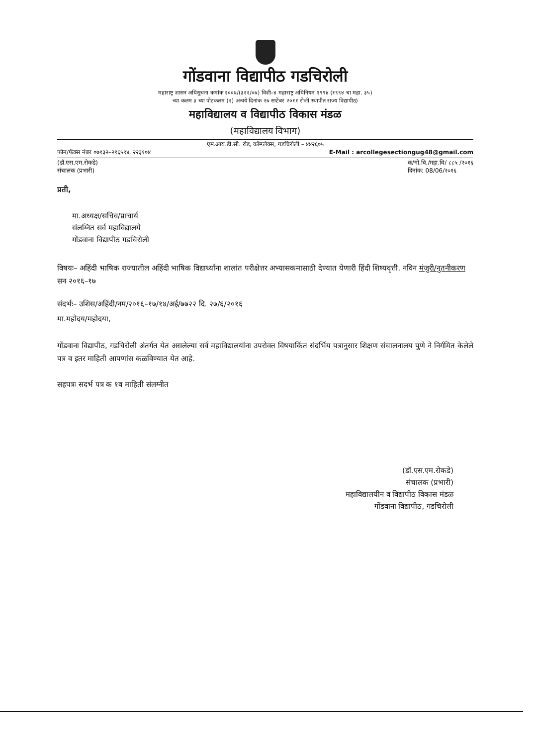गोंडवाना विद्यापीठ गडचिरोली
महाराष्ट्र शासन अधिसुचना कमांक २००७/(३२२/०७) विशी–४ महाराष्ट्र अधिनियम १९९४ (१९९४ चा महा. ३५)
च्या कलम ३ च्या पोटकलम (२) अन्वये दिनांक २७ सप्टेंबर २०११ रोजी स्थापीत राज्य विद्यापीठ)
महाविद्यालय व विद्यापीठ विकास मंडळ
(महाविद्यालय विभाग)
एम.आय.डी.सी. रोड, कॉम्प्लेक्स, गडचिरोली – ४४२६०५
फोन/फॅक्स नंबर ०७१३२–२१६५९४, २२३१०४ E-Mail : arcollegesectiongug48@gmail.com
(डॉ.एस.एम.रोकडे)
संचालक (प्रभारी) क/गो.वि./महा.वि/ ८८५ /२०१६
दिनांक: 08/06/२०१६
प्रती,
मा.अध्यक्ष/सचिव/प्राचार्य
संलग्नित सर्व महाविद्यालये
गोंडवाना विद्यापीठ गडचिरोली
विषयः– अहिंदी भाषिक राज्यातील अहिंदी भाषिक विद्यार्थ्यांना शालांत परीक्षेत्तर अभ्यासकमासाठी देण्यात येणारी हिंदी शिष्यवृत्ती. नविन मंजुरी/नुतनीकरण सन २०१६–१७
संदर्भः– उशिस/अहिंदी/नम/२०१६–१७/१४/अई/७७२२ दि. २७/६/२०१६
मा.महोदय/महोदया,
गोंडवाना विद्यापीठ, गडचिरोली अंतर्गत येत असलेल्या सर्व महाविद्यालयांना उपरोक्त विषयाकिंत संदर्भिय पत्रानुसार शिक्षण संचालनालय पुणे ने निर्गमित केलेले पत्र व इतर माहिती आपणांस कळविण्यात येत आहे.
सहपत्रः सदर्भ पत्र क १व माहिती संलग्नीत
(डॉ.एस.एम.रोकडे)
संचालक (प्रभारी)
महाविद्यालयीन व विद्यापीठ विकास मंडळ
गोंडवाना विद्यापीठ, गडचिरोली